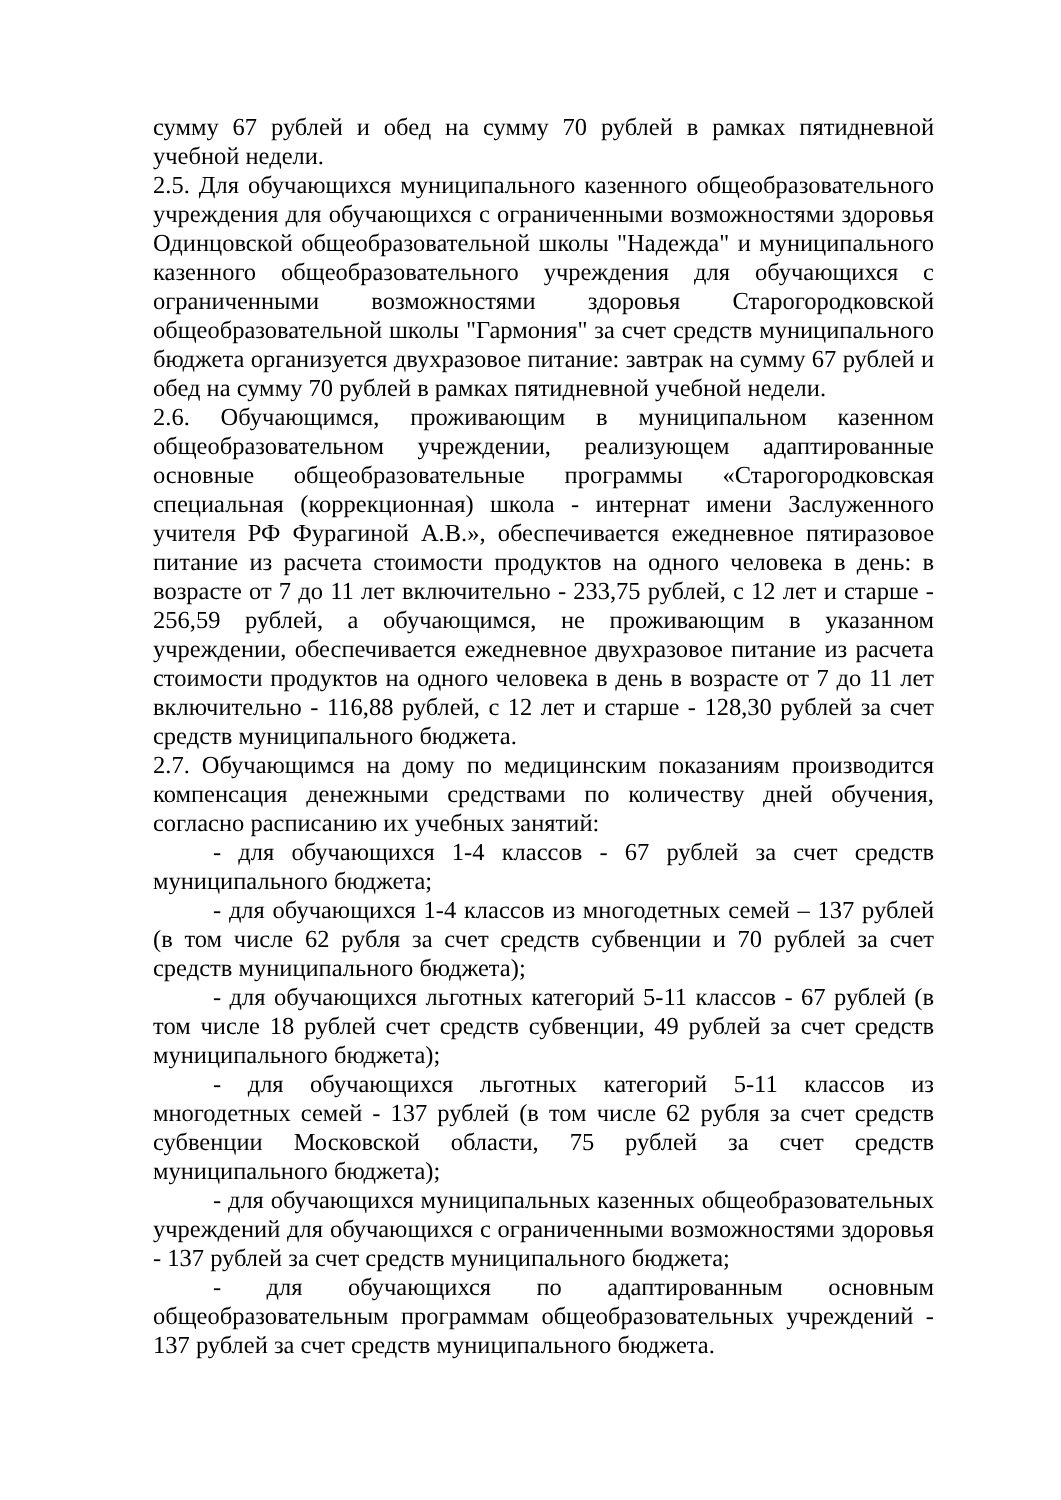сумму 67 рублей и обед на сумму 70 рублей в рамках пятидневной учебной недели.
2.5. Для обучающихся муниципального казенного общеобразовательного учреждения для обучающихся с ограниченными возможностями здоровья Одинцовской общеобразовательной школы "Надежда" и муниципального казенного общеобразовательного учреждения для обучающихся с ограниченными возможностями здоровья Старогородковской общеобразовательной школы "Гармония" за счет средств муниципального бюджета организуется двухразовое питание: завтрак на сумму 67 рублей и обед на сумму 70 рублей в рамках пятидневной учебной недели.
2.6. Обучающимся, проживающим в муниципальном казенном общеобразовательном учреждении, реализующем адаптированные основные общеобразовательные программы «Старогородковская специальная (коррекционная) школа - интернат имени Заслуженного учителя РФ Фурагиной А.В.», обеспечивается ежедневное пятиразовое питание из расчета стоимости продуктов на одного человека в день: в возрасте от 7 до 11 лет включительно - 233,75 рублей, с 12 лет и старше - 256,59 рублей, а обучающимся, не проживающим в указанном учреждении, обеспечивается ежедневное двухразовое питание из расчета стоимости продуктов на одного человека в день в возрасте от 7 до 11 лет включительно - 116,88 рублей, с 12 лет и старше - 128,30 рублей за счет средств муниципального бюджета.
2.7. Обучающимся на дому по медицинским показаниям производится компенсация денежными средствами по количеству дней обучения, согласно расписанию их учебных занятий:
- для обучающихся 1-4 классов - 67 рублей за счет средств муниципального бюджета;
- для обучающихся 1-4 классов из многодетных семей – 137 рублей (в том числе 62 рубля за счет средств субвенции и 70 рублей за счет средств муниципального бюджета);
- для обучающихся льготных категорий 5-11 классов - 67 рублей (в том числе 18 рублей счет средств субвенции, 49 рублей за счет средств муниципального бюджета);
- для обучающихся льготных категорий 5-11 классов из многодетных семей - 137 рублей (в том числе 62 рубля за счет средств субвенции Московской области, 75 рублей за счет средств муниципального бюджета);
- для обучающихся муниципальных казенных общеобразовательных учреждений для обучающихся с ограниченными возможностями здоровья - 137 рублей за счет средств муниципального бюджета;
- для обучающихся по адаптированным основным общеобразовательным программам общеобразовательных учреждений - 137 рублей за счет средств муниципального бюджета.